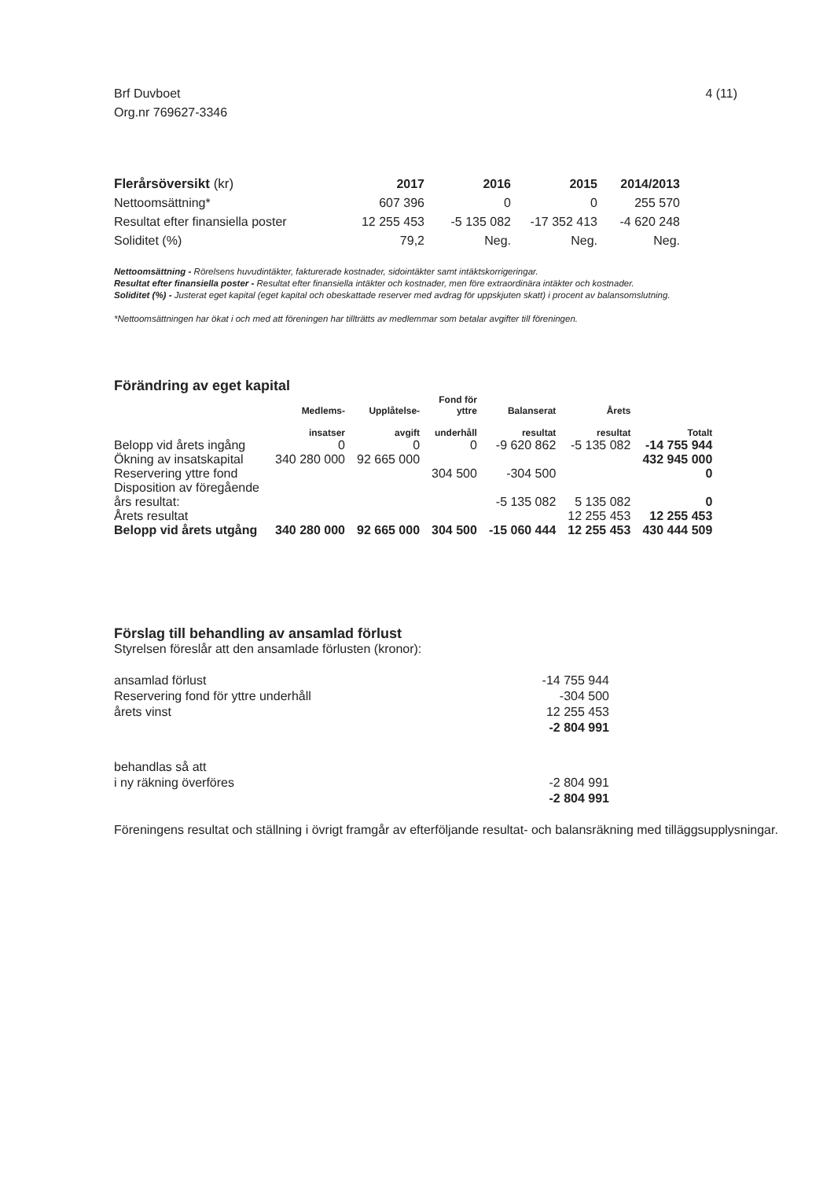Brf Duvboet
Org.nr 769627-3346
4 (11)
| Flerårsöversikt (kr) | 2017 | 2016 | 2015 | 2014/2013 |
| --- | --- | --- | --- | --- |
| Nettoomsättning* | 607 396 | 0 | 0 | 255 570 |
| Resultat efter finansiella poster | 12 255 453 | -5 135 082 | -17 352 413 | -4 620 248 |
| Soliditet (%) | 79,2 | Neg. | Neg. | Neg. |
Nettoomsättning - Rörelsens huvudintäkter, fakturerade kostnader, sidointäkter samt intäktskorrigeringar.
Resultat efter finansiella poster - Resultat efter finansiella intäkter och kostnader, men före extraordinära intäkter och kostnader.
Soliditet (%) - Justerat eget kapital (eget kapital och obeskattade reserver med avdrag för uppskjuten skatt) i procent av balansomslutning.
*Nettoomsättningen har ökat i och med att föreningen har tillträtts av medlemmar som betalar avgifter till föreningen.
Förändring av eget kapital
| | Medlems- insatser | Upplåtelse- avgift | Fond för yttre underhåll | Balanserat resultat | Årets resultat | Totalt |
| --- | --- | --- | --- | --- | --- | --- |
| Belopp vid årets ingång | 0 | 0 | 0 | -9 620 862 | -5 135 082 | -14 755 944 |
| Ökning av insatskapital | 340 280 000 | 92 665 000 | | | | 432 945 000 |
| Reservering yttre fond | | | 304 500 | -304 500 | | 0 |
| Disposition av föregående års resultat: | | | | -5 135 082 | 5 135 082 | 0 |
| Årets resultat | | | | | 12 255 453 | 12 255 453 |
| Belopp vid årets utgång | 340 280 000 | 92 665 000 | 304 500 | -15 060 444 | 12 255 453 | 430 444 509 |
Förslag till behandling av ansamlad förlust
Styrelsen föreslår att den ansamlade förlusten (kronor):
| ansamlad förlust | -14 755 944 |
| Reservering fond för yttre underhåll | -304 500 |
| årets vinst | 12 255 453 |
| | -2 804 991 |
| behandlas så att | |
| i ny räkning överföres | -2 804 991 |
| | -2 804 991 |
Föreningens resultat och ställning i övrigt framgår av efterföljande resultat- och balansräkning med tilläggsupplysningar.